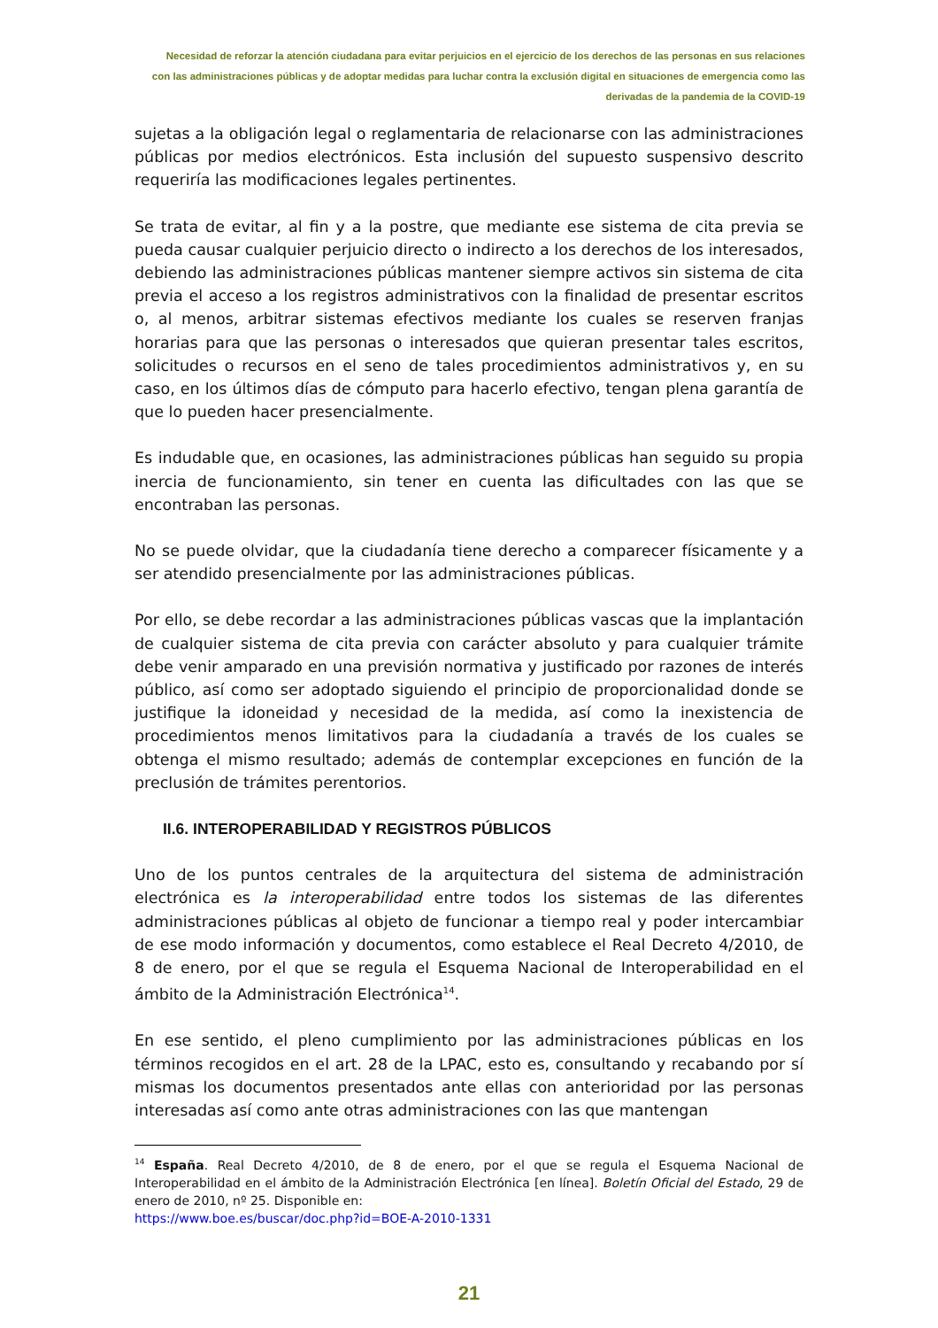Necesidad de reforzar la atención ciudadana para evitar perjuicios en el ejercicio de los derechos de las personas en sus relaciones con las administraciones públicas y de adoptar medidas para luchar contra la exclusión digital en situaciones de emergencia como las derivadas de la pandemia de la COVID-19
sujetas a la obligación legal o reglamentaria de relacionarse con las administraciones públicas por medios electrónicos. Esta inclusión del supuesto suspensivo descrito requeriría las modificaciones legales pertinentes.
Se trata de evitar, al fin y a la postre, que mediante ese sistema de cita previa se pueda causar cualquier perjuicio directo o indirecto a los derechos de los interesados, debiendo las administraciones públicas mantener siempre activos sin sistema de cita previa el acceso a los registros administrativos con la finalidad de presentar escritos o, al menos, arbitrar sistemas efectivos mediante los cuales se reserven franjas horarias para que las personas o interesados que quieran presentar tales escritos, solicitudes o recursos en el seno de tales procedimientos administrativos y, en su caso, en los últimos días de cómputo para hacerlo efectivo, tengan plena garantía de que lo pueden hacer presencialmente.
Es indudable que, en ocasiones, las administraciones públicas han seguido su propia inercia de funcionamiento, sin tener en cuenta las dificultades con las que se encontraban las personas.
No se puede olvidar, que la ciudadanía tiene derecho a comparecer físicamente y a ser atendido presencialmente por las administraciones públicas.
Por ello, se debe recordar a las administraciones públicas vascas que la implantación de cualquier sistema de cita previa con carácter absoluto y para cualquier trámite debe venir amparado en una previsión normativa y justificado por razones de interés público, así como ser adoptado siguiendo el principio de proporcionalidad donde se justifique la idoneidad y necesidad de la medida, así como la inexistencia de procedimientos menos limitativos para la ciudadanía a través de los cuales se obtenga el mismo resultado; además de contemplar excepciones en función de la preclusión de trámites perentorios.
II.6. INTEROPERABILIDAD Y REGISTROS PÚBLICOS
Uno de los puntos centrales de la arquitectura del sistema de administración electrónica es la interoperabilidad entre todos los sistemas de las diferentes administraciones públicas al objeto de funcionar a tiempo real y poder intercambiar de ese modo información y documentos, como establece el Real Decreto 4/2010, de 8 de enero, por el que se regula el Esquema Nacional de Interoperabilidad en el ámbito de la Administración Electrónica<sup>14</sup>.
En ese sentido, el pleno cumplimiento por las administraciones públicas en los términos recogidos en el art. 28 de la LPAC, esto es, consultando y recabando por sí mismas los documentos presentados ante ellas con anterioridad por las personas interesadas así como ante otras administraciones con las que mantengan
<sup>14</sup> España. Real Decreto 4/2010, de 8 de enero, por el que se regula el Esquema Nacional de Interoperabilidad en el ámbito de la Administración Electrónica [en línea]. Boletín Oficial del Estado, 29 de enero de 2010, nº 25. Disponible en:
https://www.boe.es/buscar/doc.php?id=BOE-A-2010-1331
21